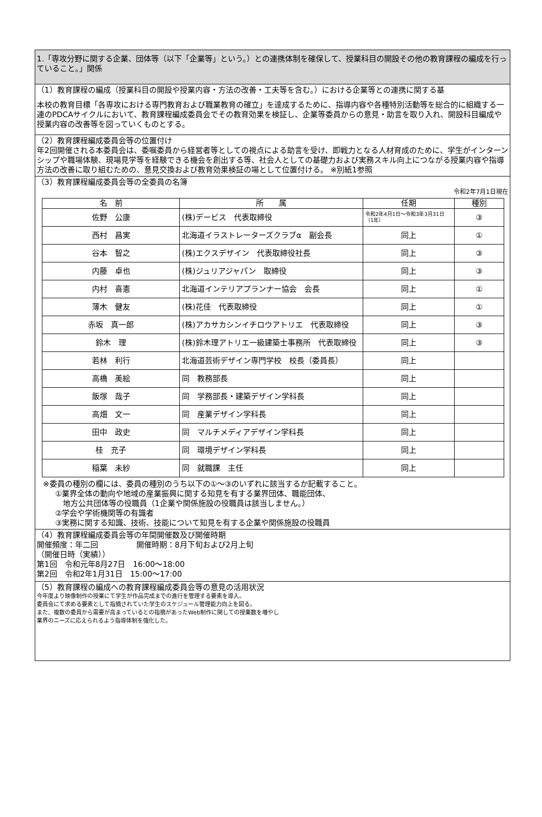1.「専攻分野に関する企業、団体等（以下「企業等」という。）との連携体制を確保して、授業科目の開設その他の教育課程の編成を行っていること。」関係
（1）教育課程の編成（授業科目の開設や授業内容・方法の改善・工夫等を含む。）における企業等との連携に関する基
本校の教育目標「各専攻における専門教育および職業教育の確立」を達成するために、指導内容や各種特別活動等を総合的に組織する一連のPDCAサイクルにおいて、教育課程編成委員会でその教育効果を検証し、企業等委員からの意見・助言を取り入れ、開設科目編成や授業内容の改善等を図っていくものとする。
（2）教育課程編成委員会等の位置付け
年2回開催される本委員会は、委嘱委員から経営者等としての視点による助言を受け、即戦力となる人材育成のために、学生がインターンシップや職場体験、現場見学等を経験できる機会を創出する等、社会人としての基礎力および実務スキル向上につながる授業内容や指導方法の改善に取り組むための、意見交換および教育効果検証の場として位置付ける。 ※別紙1参照
（3）教育課程編成委員会等の全委員の名簿
令和2年7月1日現在
| 名 前 | 所 属 | 任期 | 種別 |
| --- | --- | --- | --- |
| 佐野 公康 | (株)デービス 代表取締役 | 令和2年4月1日～令和3年3月31日（1年） | ③ |
| 西村 昌実 | 北海道イラストレーターズクラブα 副会長 | 同上 | ① |
| 谷本 智之 | (株)エクスデザイン 代表取締役社長 | 同上 | ③ |
| 内藤 卓也 | (株)ジュリアジャパン 取締役 | 同上 | ③ |
| 内村 喜憲 | 北海道インテリアプランナー協会 会長 | 同上 | ① |
| 薄木 健友 | (株)花佳 代表取締役 | 同上 | ① |
| 赤坂 真一郎 | (株)アカサカシンイチロウアトリエ 代表取締役 | 同上 | ③ |
| 鈴木 理 | (株)鈴木理アトリエ一級建築士事務所 代表取締役 | 同上 | ③ |
| 若林 利行 | 北海道芸術デザイン専門学校 校長（委員長） | 同上 | |
| 高橋 美絵 | 同 教務部長 | 同上 | |
| 飯塚 哉子 | 同 学務部長・建築デザイン学科長 | 同上 | |
| 高畑 文一 | 同 産業デザイン学科長 | 同上 | |
| 田中 政史 | 同 マルチメディアデザイン学科長 | 同上 | |
| 桂 充子 | 同 環境デザイン学科長 | 同上 | |
| 稲葉 未紗 | 同 就職課 主任 | 同上 | |
※委員の種別の欄には、委員の種別のうち以下の①～③のいずれに該当するか記載すること。
①業界全体の動向や地域の産業振興に関する知見を有する業界団体、職能団体、
　地方公共団体等の役職員（1企業や関係施設の役職員は該当しません。）
②学会や学術機関等の有識者
③実務に関する知識、技術、技能について知見を有する企業や関係施設の役職員
（4）教育課程編成委員会等の年間開催数及び開催時期
開催頻度：年二回　　　　　開催時期：8月下旬および2月上旬
（開催日時（実績））
第1回　令和元年8月27日　16:00～18:00
第2回　令和2年1月31日　15:00～17:00
（5）教育課程の編成への教育課程編成委員会等の意見の活用状況
今年度より映像制作の授業にて学生が作品完成までの進行を管理する要素を導入。
委員会にて求める要素として指摘されていた学生のスケジュール管理能力向上を図る。
また、複数の委員から需要が高まっているとの指摘があったWeb制作に関しての授業数を増やし
業界のニーズに応えられるよう指導体制を強化した。